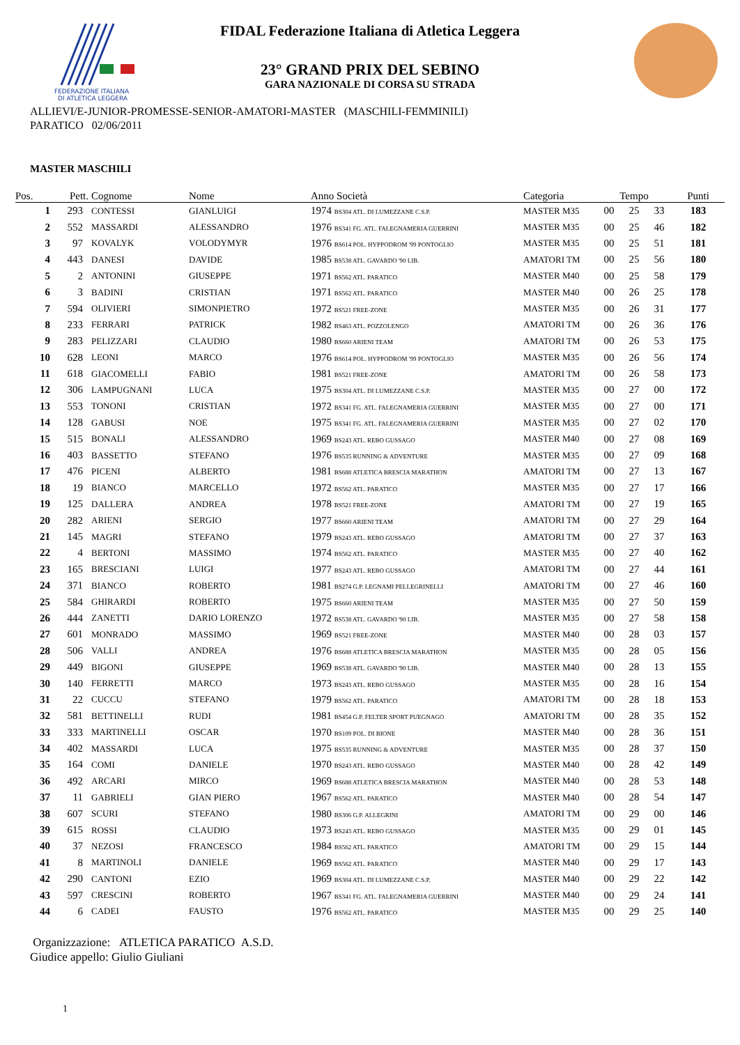FEDERAZIONE ITALIANA
DI ATLETICA LEGGERA
FIDAL Federazione Italiana di Atletica Leggera
23° GRAND PRIX DEL SEBINO
GARA NAZIONALE DI CORSA SU STRADA
ALLIEVI/E-JUNIOR-PROMESSE-SENIOR-AMATORI-MASTER (MASCHILI-FEMMINILI)
PARATICO 02/06/2011
MASTER MASCHILI
| Pos. | Pett. | Cognome | Nome | Anno Società | Categoria | Tempo | | | Punti |
| --- | --- | --- | --- | --- | --- | --- | --- | --- | --- |
| 1 | 293 | CONTESSI | GIANLUIGI | 1974 BS304 ATL. DI LUMEZZANE C.S.P. | MASTER M35 | 00 | 25 | 33 | 183 |
| 2 | 552 | MASSARDI | ALESSANDRO | 1976 BS341 FG. ATL. FALEGNAMERIA GUERRINI | MASTER M35 | 00 | 25 | 46 | 182 |
| 3 | 97 | KOVALYK | VOLODYMYR | 1976 BS614 POL. HYPPODROM '99 PONTOGLIO | MASTER M35 | 00 | 25 | 51 | 181 |
| 4 | 443 | DANESI | DAVIDE | 1985 BS538 ATL. GAVARDO '90 LIB. | AMATORI TM | 00 | 25 | 56 | 180 |
| 5 | 2 | ANTONINI | GIUSEPPE | 1971 BS562 ATL. PARATICO | MASTER M40 | 00 | 25 | 58 | 179 |
| 6 | 3 | BADINI | CRISTIAN | 1971 BS562 ATL. PARATICO | MASTER M40 | 00 | 26 | 25 | 178 |
| 7 | 594 | OLIVIERI | SIMONPIETRO | 1972 BS521 FREE-ZONE | MASTER M35 | 00 | 26 | 31 | 177 |
| 8 | 233 | FERRARI | PATRICK | 1982 BS463 ATL. POZZOLENGO | AMATORI TM | 00 | 26 | 36 | 176 |
| 9 | 283 | PELIZZARI | CLAUDIO | 1980 BS660 ARIENI TEAM | AMATORI TM | 00 | 26 | 53 | 175 |
| 10 | 628 | LEONI | MARCO | 1976 BS614 POL. HYPPODROM '99 PONTOGLIO | MASTER M35 | 00 | 26 | 56 | 174 |
| 11 | 618 | GIACOMELLI | FABIO | 1981 BS521 FREE-ZONE | AMATORI TM | 00 | 26 | 58 | 173 |
| 12 | 306 | LAMPUGNANI | LUCA | 1975 BS304 ATL. DI LUMEZZANE C.S.P. | MASTER M35 | 00 | 27 | 00 | 172 |
| 13 | 553 | TONONI | CRISTIAN | 1972 BS341 FG. ATL. FALEGNAMERIA GUERRINI | MASTER M35 | 00 | 27 | 00 | 171 |
| 14 | 128 | GABUSI | NOE | 1975 BS341 FG. ATL. FALEGNAMERIA GUERRINI | MASTER M35 | 00 | 27 | 02 | 170 |
| 15 | 515 | BONALI | ALESSANDRO | 1969 BS243 ATL. REBO GUSSAGO | MASTER M40 | 00 | 27 | 08 | 169 |
| 16 | 403 | BASSETTO | STEFANO | 1976 BS535 RUNNING & ADVENTURE | MASTER M35 | 00 | 27 | 09 | 168 |
| 17 | 476 | PICENI | ALBERTO | 1981 BS688 ATLETICA BRESCIA MARATHON | AMATORI TM | 00 | 27 | 13 | 167 |
| 18 | 19 | BIANCO | MARCELLO | 1972 BS562 ATL. PARATICO | MASTER M35 | 00 | 27 | 17 | 166 |
| 19 | 125 | DALLERA | ANDREA | 1978 BS521 FREE-ZONE | AMATORI TM | 00 | 27 | 19 | 165 |
| 20 | 282 | ARIENI | SERGIO | 1977 BS660 ARIENI TEAM | AMATORI TM | 00 | 27 | 29 | 164 |
| 21 | 145 | MAGRI | STEFANO | 1979 BS243 ATL. REBO GUSSAGO | AMATORI TM | 00 | 27 | 37 | 163 |
| 22 | 4 | BERTONI | MASSIMO | 1974 BS562 ATL. PARATICO | MASTER M35 | 00 | 27 | 40 | 162 |
| 23 | 165 | BRESCIANI | LUIGI | 1977 BS243 ATL. REBO GUSSAGO | AMATORI TM | 00 | 27 | 44 | 161 |
| 24 | 371 | BIANCO | ROBERTO | 1981 BS274 G.P. LEGNAMI PELLEGRINELLI | AMATORI TM | 00 | 27 | 46 | 160 |
| 25 | 584 | GHIRARDI | ROBERTO | 1975 BS660 ARIENI TEAM | MASTER M35 | 00 | 27 | 50 | 159 |
| 26 | 444 | ZANETTI | DARIO LORENZO | 1972 BS538 ATL. GAVARDO '90 LIB. | MASTER M35 | 00 | 27 | 58 | 158 |
| 27 | 601 | MONRADO | MASSIMO | 1969 BS521 FREE-ZONE | MASTER M40 | 00 | 28 | 03 | 157 |
| 28 | 506 | VALLI | ANDREA | 1976 BS688 ATLETICA BRESCIA MARATHON | MASTER M35 | 00 | 28 | 05 | 156 |
| 29 | 449 | BIGONI | GIUSEPPE | 1969 BS538 ATL. GAVARDO '90 LIB. | MASTER M40 | 00 | 28 | 13 | 155 |
| 30 | 140 | FERRETTI | MARCO | 1973 BS243 ATL. REBO GUSSAGO | MASTER M35 | 00 | 28 | 16 | 154 |
| 31 | 22 | CUCCU | STEFANO | 1979 BS562 ATL. PARATICO | AMATORI TM | 00 | 28 | 18 | 153 |
| 32 | 581 | BETTINELLI | RUDI | 1981 BS454 G.P. FELTER SPORT PUEGNAGO | AMATORI TM | 00 | 28 | 35 | 152 |
| 33 | 333 | MARTINELLI | OSCAR | 1970 BS109 POL. DI BIONE | MASTER M40 | 00 | 28 | 36 | 151 |
| 34 | 402 | MASSARDI | LUCA | 1975 BS535 RUNNING & ADVENTURE | MASTER M35 | 00 | 28 | 37 | 150 |
| 35 | 164 | COMI | DANIELE | 1970 BS243 ATL. REBO GUSSAGO | MASTER M40 | 00 | 28 | 42 | 149 |
| 36 | 492 | ARCARI | MIRCO | 1969 BS688 ATLETICA BRESCIA MARATHON | MASTER M40 | 00 | 28 | 53 | 148 |
| 37 | 11 | GABRIELI | GIAN PIERO | 1967 BS562 ATL. PARATICO | MASTER M40 | 00 | 28 | 54 | 147 |
| 38 | 607 | SCURI | STEFANO | 1980 BS306 G.P. ALLEGRINI | AMATORI TM | 00 | 29 | 00 | 146 |
| 39 | 615 | ROSSI | CLAUDIO | 1973 BS243 ATL. REBO GUSSAGO | MASTER M35 | 00 | 29 | 01 | 145 |
| 40 | 37 | NEZOSI | FRANCESCO | 1984 BS562 ATL. PARATICO | AMATORI TM | 00 | 29 | 15 | 144 |
| 41 | 8 | MARTINOLI | DANIELE | 1969 BS562 ATL. PARATICO | MASTER M40 | 00 | 29 | 17 | 143 |
| 42 | 290 | CANTONI | EZIO | 1969 BS304 ATL. DI LUMEZZANE C.S.P. | MASTER M40 | 00 | 29 | 22 | 142 |
| 43 | 597 | CRESCINI | ROBERTO | 1967 BS341 FG. ATL. FALEGNAMERIA GUERRINI | MASTER M40 | 00 | 29 | 24 | 141 |
| 44 | 6 | CADEI | FAUSTO | 1976 BS562 ATL. PARATICO | MASTER M35 | 00 | 29 | 25 | 140 |
Organizzazione: ATLETICA PARATICO A.S.D.
Giudice appello: Giulio Giuliani
1